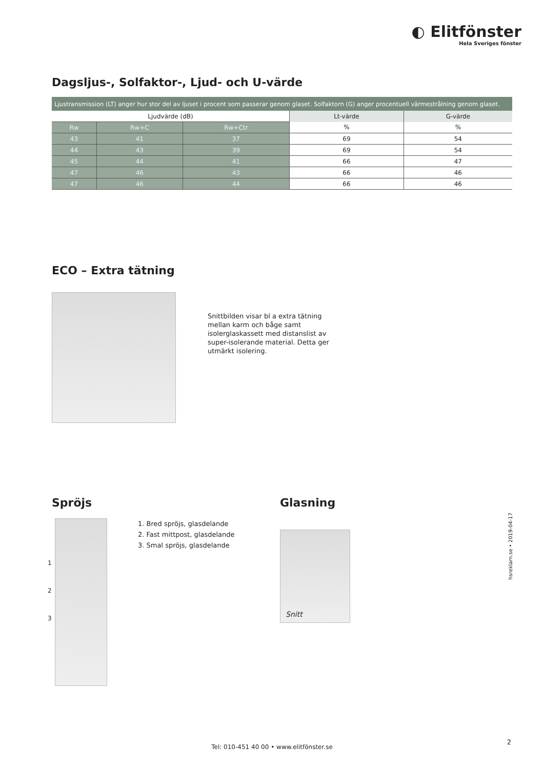◐ Elitfönster
Hela Sveriges fönster
Dagsljus-, Solfaktor-, Ljud- och U-värde
| Ljustransmission (LT) anger hur stor del av ljuset i procent som passerar genom glaset. Solfaktorn (G) anger procentuell värmestrålning genom glaset. | | | | |
| Ljudvärde (dB) | | | Lt-värde | G-värde |
| Rw | Rw+C | Rw+Ctr | % | % |
| 43 | 41 | 37 | 69 | 54 |
| 44 | 43 | 39 | 69 | 54 |
| 45 | 44 | 41 | 66 | 47 |
| 47 | 46 | 43 | 66 | 46 |
| 47 | 46 | 44 | 66 | 46 |
ECO – Extra tätning
Snittbilden visar bl a extra tätning mellan karm och båge samt isolerglaskassett med distanslist av super-isolerande material. Detta ger utmärkt isolering.
Spröjs
1
2
3
1. Bred spröjs, glasdelande
2. Fast mittpost, glasdelande
3. Smal spröjs, glasdelande
Glasning
Snitt
hsreklam.se • 2019-04-17
Tel: 010-451 40 00 • www.elitfönster.se
2